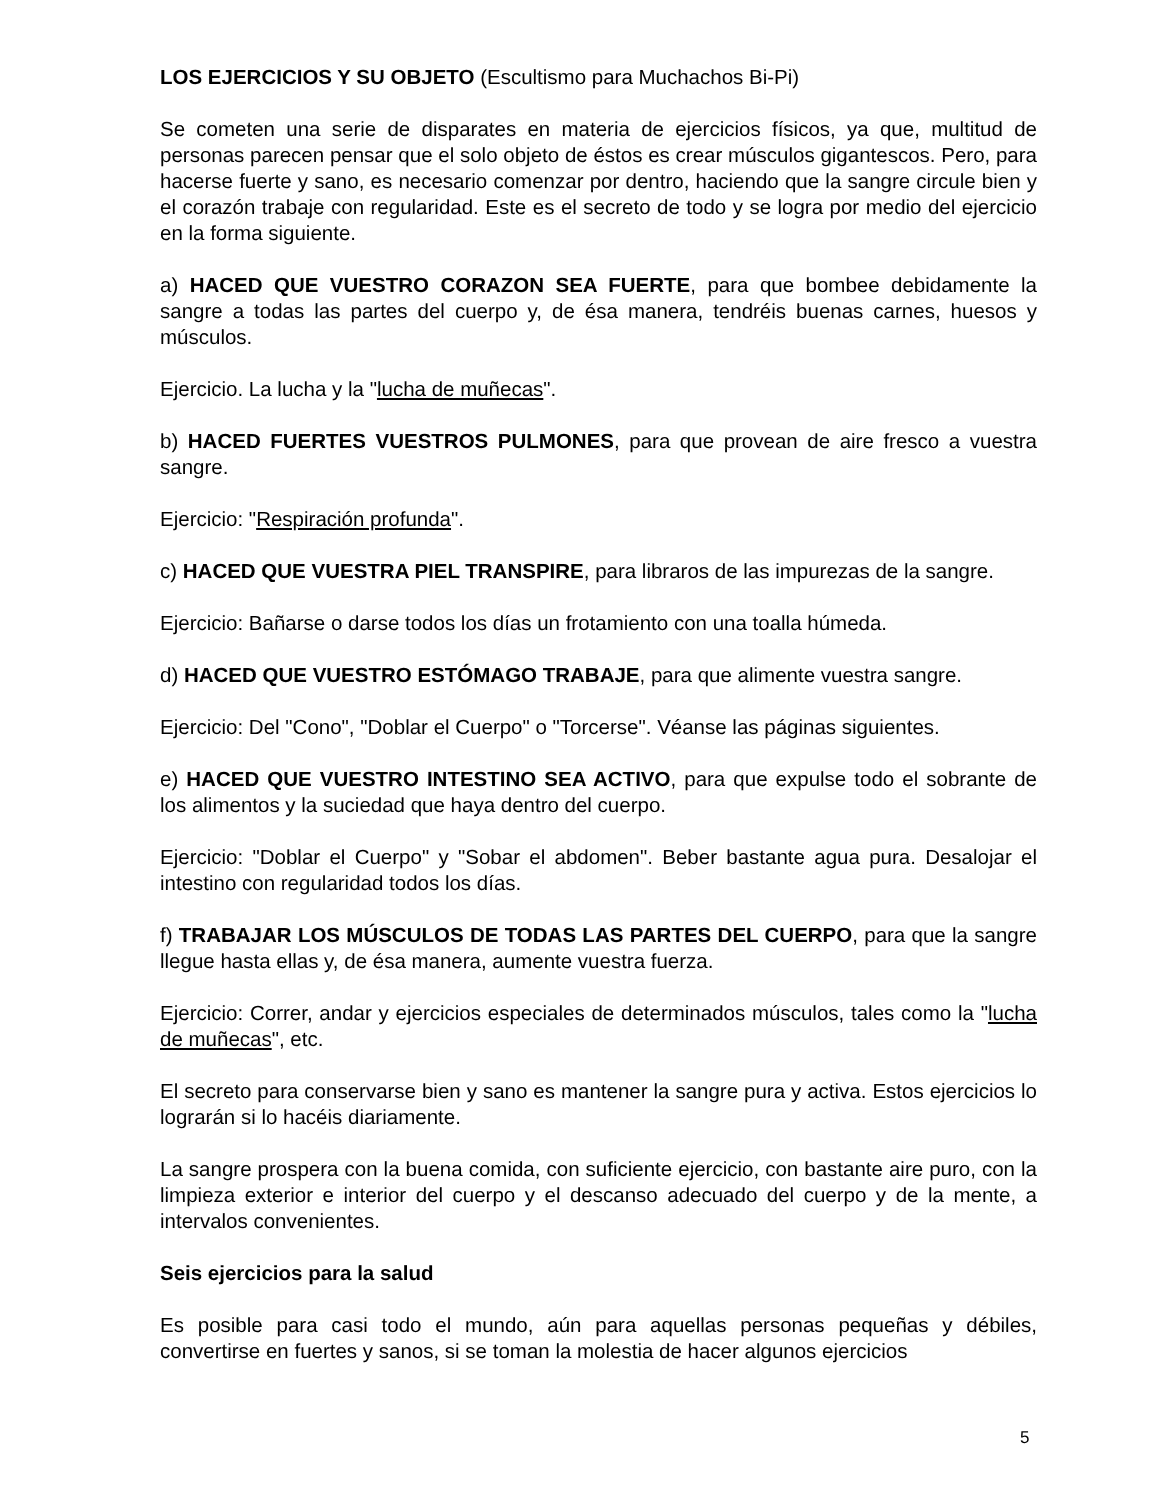LOS EJERCICIOS Y SU OBJETO (Escultismo para Muchachos Bi-Pi)
Se cometen una serie de disparates en materia de ejercicios físicos, ya que, multitud de personas parecen pensar que el solo objeto de éstos es crear músculos gigantescos. Pero, para hacerse fuerte y sano, es necesario comenzar por dentro, haciendo que la sangre circule bien y el corazón trabaje con regularidad. Este es el secreto de todo y se logra por medio del ejercicio en la forma siguiente.
a) HACED QUE VUESTRO CORAZON SEA FUERTE, para que bombee debidamente la sangre a todas las partes del cuerpo y, de ésa manera, tendréis buenas carnes, huesos y músculos.
Ejercicio. La lucha y la "lucha de muñecas".
b) HACED FUERTES VUESTROS PULMONES, para que provean de aire fresco a vuestra sangre.
Ejercicio: "Respiración profunda".
c) HACED QUE VUESTRA PIEL TRANSPIRE, para libraros de las impurezas de la sangre.
Ejercicio: Bañarse o darse todos los días un frotamiento con una toalla húmeda.
d) HACED QUE VUESTRO ESTÓMAGO TRABAJE, para que alimente vuestra sangre.
Ejercicio: Del "Cono", "Doblar el Cuerpo" o "Torcerse". Véanse las páginas siguientes.
e) HACED QUE VUESTRO INTESTINO SEA ACTIVO, para que expulse todo el sobrante de los alimentos y la suciedad que haya dentro del cuerpo.
Ejercicio: "Doblar el Cuerpo" y "Sobar el abdomen". Beber bastante agua pura. Desalojar el intestino con regularidad todos los días.
f) TRABAJAR LOS MÚSCULOS DE TODAS LAS PARTES DEL CUERPO, para que la sangre llegue hasta ellas y, de ésa manera, aumente vuestra fuerza.
Ejercicio: Correr, andar y ejercicios especiales de determinados músculos, tales como la "lucha de muñecas", etc.
El secreto para conservarse bien y sano es mantener la sangre pura y activa. Estos ejercicios lo lograrán si lo hacéis diariamente.
La sangre prospera con la buena comida, con suficiente ejercicio, con bastante aire puro, con la limpieza exterior e interior del cuerpo y el descanso adecuado del cuerpo y de la mente, a intervalos convenientes.
Seis ejercicios para la salud
Es posible para casi todo el mundo, aún para aquellas personas pequeñas y débiles, convertirse en fuertes y sanos, si se toman la molestia de hacer algunos ejercicios
5